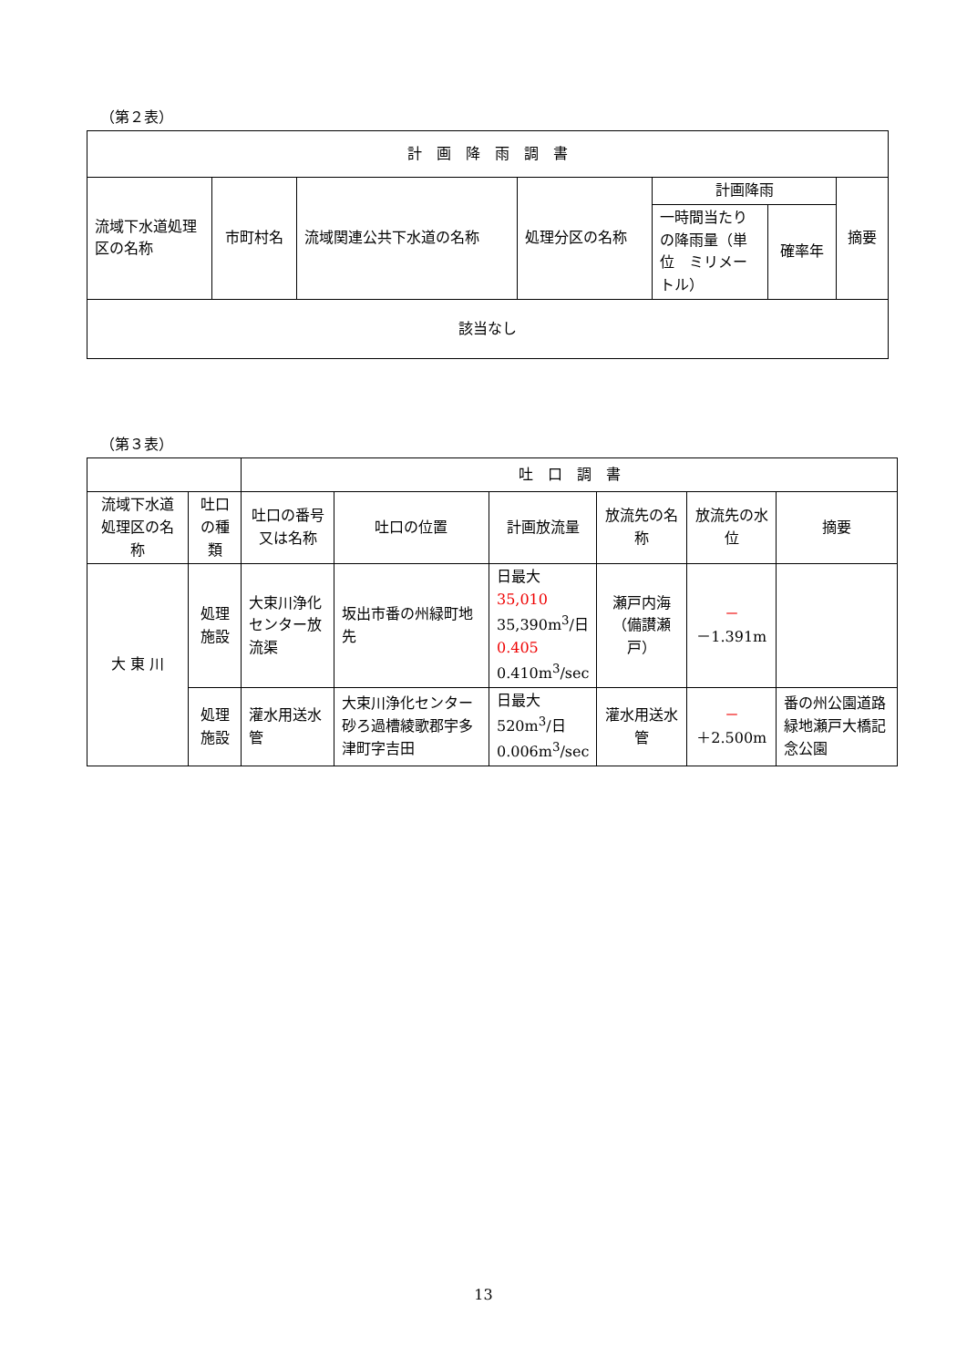（第２表）
| 計 画 降 雨 調 書 | | | | | | |
| --- | --- | --- | --- | --- | --- | --- |
| 流域下水道処理区の名称 | 市町村名 | 流域関連公共下水道の名称 | 処理分区の名称 | 計画降雨 | | 摘要 |
| | | | | 一時間当たりの降雨量（単位 ミリメートル） | 確率年 | |
| 該当なし | | | | | | |
（第３表）
| | | 吐 口 調 書 | | | | | |
| --- | --- | --- | --- | --- | --- | --- | --- |
| 流域下水道処理区の名 称 | 吐口の種類 | 吐口の番号又は名称 | 吐口の位置 | 計画放流量 | 放流先の名 称 | 放流先の水 位 | 摘要 |
| 大 東 川 | 処理施設 | 大束川浄化センター放流渠 | 坂出市番の州緑町地先 | 日最大 35,010 35,390m<sup>3</sup>/日 0.405 0.410m<sup>3</sup>/sec | 瀬戸内海（備讃瀬戸） | － －1.391m | |
| | 処理施設 | 灌水用送水管 | 大束川浄化センター砂ろ過槽綾歌郡宇多津町字吉田 | 日最大 520m<sup>3</sup>/日 0.006m<sup>3</sup>/sec | 灌水用送水管 | － ＋2.500m | 番の州公園道路緑地瀬戸大橋記念公園 |
13